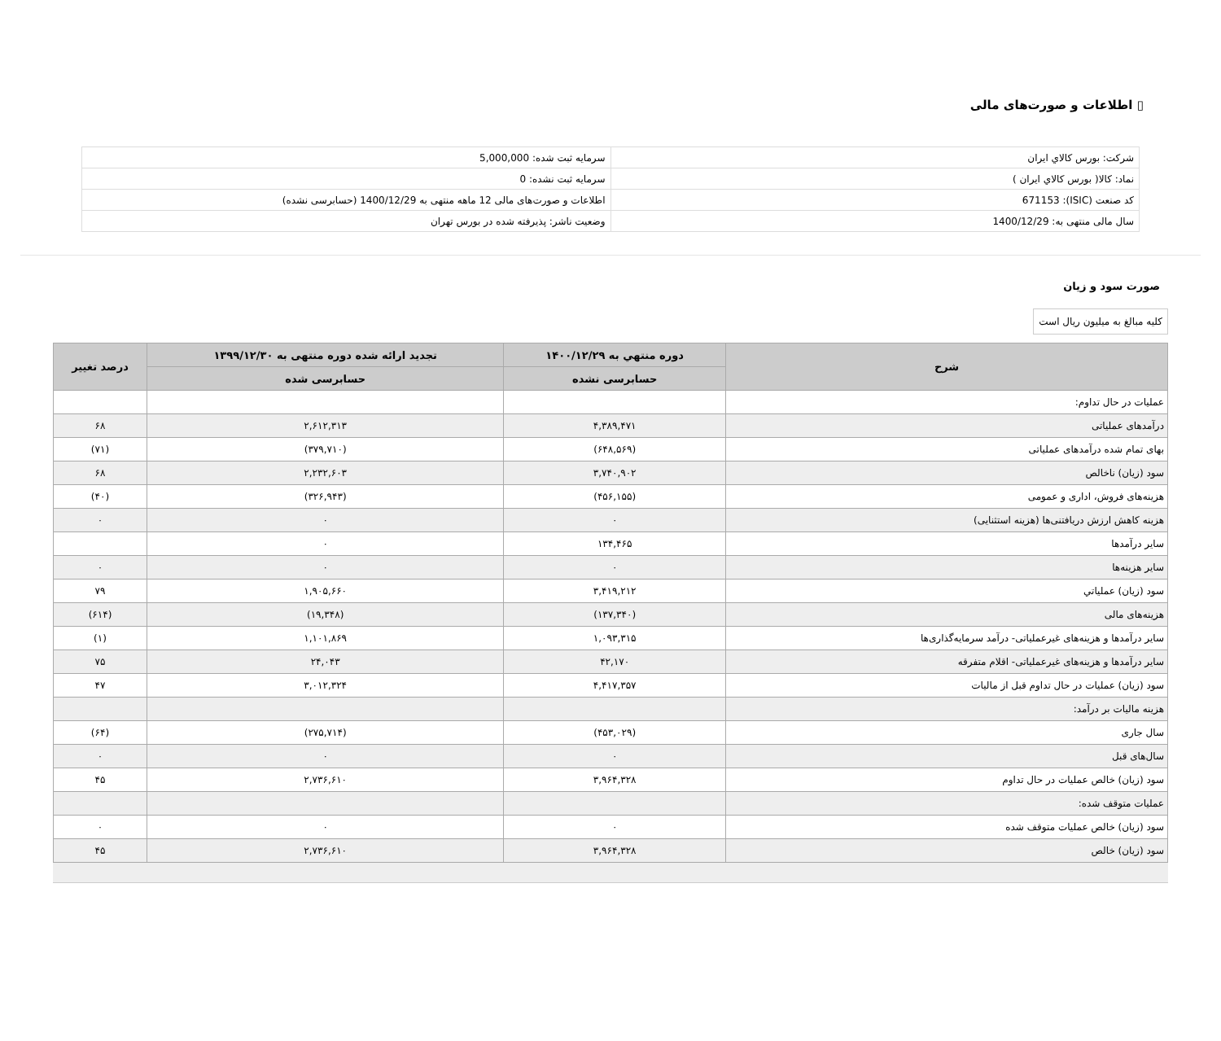▯ اطلاعات و صورت‌های مالی
| شرکت: بورس كالاي ايران | سرمایه ثبت شده: 5,000,000 |
| نماد: كالا( بورس كالاي ايران ) | سرمایه ثبت نشده: 0 |
| کد صنعت (ISIC): 671153 | اطلاعات و صورت‌های مالی 12 ماهه منتهی به 1400/12/29 (حسابرسی نشده) |
| سال مالی منتهی به: 1400/12/29 | وضعیت ناشر: پذیرفته شده در بورس تهران |
صورت سود و زیان
کلیه مبالغ به میلیون ریال است
| شرح | دوره منتهي به ۱۴۰۰/۱۲/۲۹ | تجدید ارائه شده دوره منتهی به ۱۳۹۹/۱۲/۳۰ | درصد تغییر |
| --- | --- | --- | --- |
| | حسابرسی نشده | حسابرسی شده | |
| عملیات در حال تداوم: | | | |
| درآمدهای عملیاتی | ۴,۳۸۹,۴۷۱ | ۲,۶۱۲,۳۱۳ | ۶۸ |
| بهای تمام شده درآمدهای عملیاتی | (۶۴۸,۵۶۹) | (۳۷۹,۷۱۰) | (۷۱) |
| سود (زیان) ناخالص | ۳,۷۴۰,۹۰۲ | ۲,۲۳۲,۶۰۳ | ۶۸ |
| هزینه‌های فروش، اداری و عمومی | (۴۵۶,۱۵۵) | (۳۲۶,۹۴۳) | (۴۰) |
| هزینه کاهش ارزش دریافتنی‌ها (هزینه استثنایی) | ۰ | ۰ | ۰ |
| سایر درآمدها | ۱۳۴,۴۶۵ | ۰ | |
| سایر هزینه‌ها | ۰ | ۰ | ۰ |
| سود (زیان) عملياتي | ۳,۴۱۹,۲۱۲ | ۱,۹۰۵,۶۶۰ | ۷۹ |
| هزینه‌های مالی | (۱۳۷,۳۴۰) | (۱۹,۳۴۸) | (۶۱۴) |
| سایر درآمدها و هزینه‌های غیرعملیاتی- درآمد سرمایه‌گذاری‌ها | ۱,۰۹۳,۳۱۵ | ۱,۱۰۱,۸۶۹ | (۱) |
| سایر درآمدها و هزینه‌های غیرعملیاتی- اقلام متفرقه | ۴۲,۱۷۰ | ۲۴,۰۴۳ | ۷۵ |
| سود (زیان) عملیات در حال تداوم قبل از مالیات | ۴,۴۱۷,۳۵۷ | ۳,۰۱۲,۳۲۴ | ۴۷ |
| هزینه مالیات بر درآمد: | | | |
| سال جاری | (۴۵۳,۰۲۹) | (۲۷۵,۷۱۴) | (۶۴) |
| سال‌های قبل | ۰ | ۰ | ۰ |
| سود (زیان) خالص عملیات در حال تداوم | ۳,۹۶۴,۳۲۸ | ۲,۷۳۶,۶۱۰ | ۴۵ |
| عملیات متوقف شده: | | | |
| سود (زیان) خالص عملیات متوقف شده | ۰ | ۰ | ۰ |
| سود (زیان) خالص | ۳,۹۶۴,۳۲۸ | ۲,۷۳۶,۶۱۰ | ۴۵ |